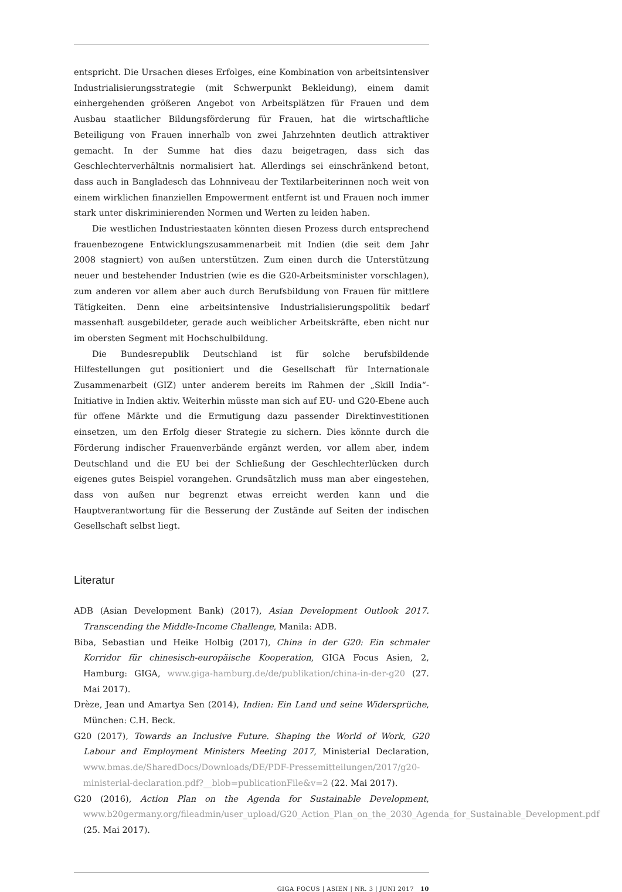entspricht. Die Ursachen dieses Erfolges, eine Kombination von arbeitsintensiver Industrialisierungsstrategie (mit Schwerpunkt Bekleidung), einem damit einhergehenden größeren Angebot von Arbeitsplätzen für Frauen und dem Ausbau staatlicher Bildungsförderung für Frauen, hat die wirtschaftliche Beteiligung von Frauen innerhalb von zwei Jahrzehnten deutlich attraktiver gemacht. In der Summe hat dies dazu beigetragen, dass sich das Geschlechterverhältnis normalisiert hat. Allerdings sei einschränkend betont, dass auch in Bangladesch das Lohnniveau der Textilarbeiterinnen noch weit von einem wirklichen finanziellen Empowerment entfernt ist und Frauen noch immer stark unter diskriminierenden Normen und Werten zu leiden haben.
Die westlichen Industriestaaten könnten diesen Prozess durch entsprechend frauenbezogene Entwicklungszusammenarbeit mit Indien (die seit dem Jahr 2008 stagniert) von außen unterstützen. Zum einen durch die Unterstützung neuer und bestehender Industrien (wie es die G20-Arbeitsminister vorschlagen), zum anderen vor allem aber auch durch Berufsbildung von Frauen für mittlere Tätigkeiten. Denn eine arbeitsintensive Industrialisierungspolitik bedarf massenhaft ausgebildeter, gerade auch weiblicher Arbeitskräfte, eben nicht nur im obersten Segment mit Hochschulbildung.
Die Bundesrepublik Deutschland ist für solche berufsbildende Hilfestellungen gut positioniert und die Gesellschaft für Internationale Zusammenarbeit (GIZ) unter anderem bereits im Rahmen der „Skill India“-Initiative in Indien aktiv. Weiterhin müsste man sich auf EU- und G20-Ebene auch für offene Märkte und die Ermutigung dazu passender Direktinvestitionen einsetzen, um den Erfolg dieser Strategie zu sichern. Dies könnte durch die Förderung indischer Frauenverbände ergänzt werden, vor allem aber, indem Deutschland und die EU bei der Schließung der Geschlechterlücken durch eigenes gutes Beispiel vorangehen. Grundsätzlich muss man aber eingestehen, dass von außen nur begrenzt etwas erreicht werden kann und die Hauptverantwortung für die Besserung der Zustände auf Seiten der indischen Gesellschaft selbst liegt.
Literatur
ADB (Asian Development Bank) (2017), Asian Development Outlook 2017. Transcending the Middle-Income Challenge, Manila: ADB.
Biba, Sebastian und Heike Holbig (2017), China in der G20: Ein schmaler Korridor für chinesisch-europäische Kooperation, GIGA Focus Asien, 2, Hamburg: GIGA, www.giga-hamburg.de/de/publikation/china-in-der-g20 (27. Mai 2017).
Drèze, Jean und Amartya Sen (2014), Indien: Ein Land und seine Widersprüche, München: C.H. Beck.
G20 (2017), Towards an Inclusive Future. Shaping the World of Work, G20 Labour and Employment Ministers Meeting 2017, Ministerial Declaration, www.bmas.de/SharedDocs/Downloads/DE/PDF-Pressemitteilungen/2017/g20-ministerial-declaration.pdf?__blob=publicationFile&v=2 (22. Mai 2017).
G20 (2016), Action Plan on the Agenda for Sustainable Development, www.b20germany.org/fileadmin/user_upload/G20_Action_Plan_on_the_2030_Agenda_for_Sustainable_Development.pdf (25. Mai 2017).
GIGA FOCUS | ASIEN | NR. 3 | JUNI 2017 10